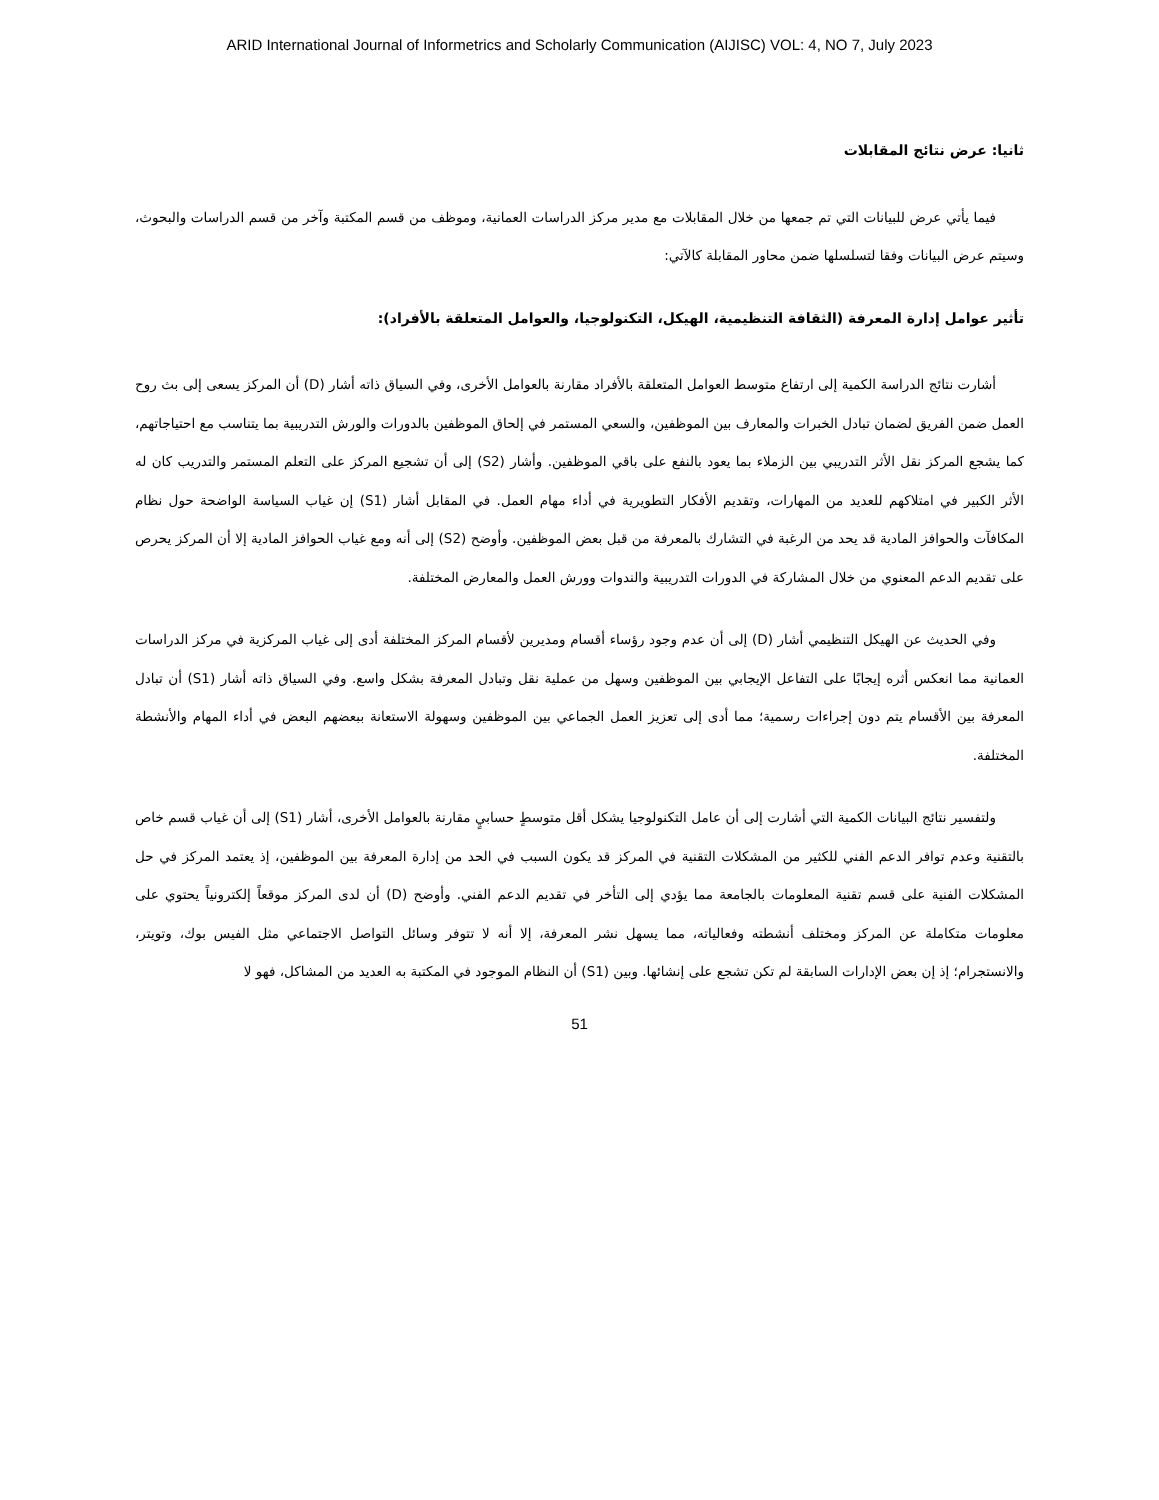ARID International Journal of Informetrics and Scholarly Communication (AIJISC) VOL: 4, NO 7, July 2023
ثانيا: عرض نتائج المقابلات
فيما يأتي عرض للبيانات التي تم جمعها من خلال المقابلات مع مدير مركز الدراسات العمانية، وموظف من قسم المكتبة وآخر من قسم الدراسات والبحوث، وسيتم عرض البيانات وفقا لتسلسلها ضمن محاور المقابلة كالآتي:
تأثير عوامل إدارة المعرفة (الثقافة التنظيمية، الهيكل، التكنولوجيا، والعوامل المتعلقة بالأفراد):
أشارت نتائج الدراسة الكمية إلى ارتفاع متوسط العوامل المتعلقة بالأفراد مقارنة بالعوامل الأخرى، وفي السياق ذاته أشار (D) أن المركز يسعى إلى بث روح العمل ضمن الفريق لضمان تبادل الخبرات والمعارف بين الموظفين، والسعي المستمر في إلحاق الموظفين بالدورات والورش التدريبية بما يتناسب مع احتياجاتهم، كما يشجع المركز نقل الأثر التدريبي بين الزملاء بما يعود بالنفع على باقي الموظفين. وأشار (S2) إلى أن تشجيع المركز على التعلم المستمر والتدريب كان له الأثر الكبير في امتلاكهم للعديد من المهارات، وتقديم الأفكار التطويرية في أداء مهام العمل. في المقابل أشار (S1) إن غياب السياسة الواضحة حول نظام المكافآت والحوافز المادية قد يحد من الرغبة في التشارك بالمعرفة من قبل بعض الموظفين. وأوضح (S2) إلى أنه ومع غياب الحوافز المادية إلا أن المركز يحرص على تقديم الدعم المعنوي من خلال المشاركة في الدورات التدريبية والندوات وورش العمل والمعارض المختلفة.
وفي الحديث عن الهيكل التنظيمي أشار (D) إلى أن عدم وجود رؤساء أقسام ومديرين لأقسام المركز المختلفة أدى إلى غياب المركزية في مركز الدراسات العمانية مما انعكس أثره إيجابًا على التفاعل الإيجابي بين الموظفين وسهل من عملية نقل وتبادل المعرفة بشكل واسع. وفي السياق ذاته أشار (S1) أن تبادل المعرفة بين الأقسام يتم دون إجراءات رسمية؛ مما أدى إلى تعزيز العمل الجماعي بين الموظفين وسهولة الاستعانة ببعضهم البعض في أداء المهام والأنشطة المختلفة.
ولتفسير نتائج البيانات الكمية التي أشارت إلى أن عامل التكنولوجيا يشكل أقل متوسطٍ حسابيٍ مقارنة بالعوامل الأخرى، أشار (S1) إلى أن غياب قسم خاص بالتقنية وعدم توافر الدعم الفني للكثير من المشكلات التقنية في المركز قد يكون السبب في الحد من إدارة المعرفة بين الموظفين، إذ يعتمد المركز في حل المشكلات الفنية على قسم تقنية المعلومات بالجامعة مما يؤدي إلى التأخر في تقديم الدعم الفني. وأوضح (D) أن لدى المركز موقعاً إلكترونياً يحتوي على معلومات متكاملة عن المركز ومختلف أنشطته وفعالياته، مما يسهل نشر المعرفة، إلا أنه لا تتوفر وسائل التواصل الاجتماعي مثل الفيس بوك، وتويتر، والانستجرام؛ إذ إن بعض الإدارات السابقة لم تكن تشجع على إنشائها. وبين (S1) أن النظام الموجود في المكتبة به العديد من المشاكل، فهو لا
51